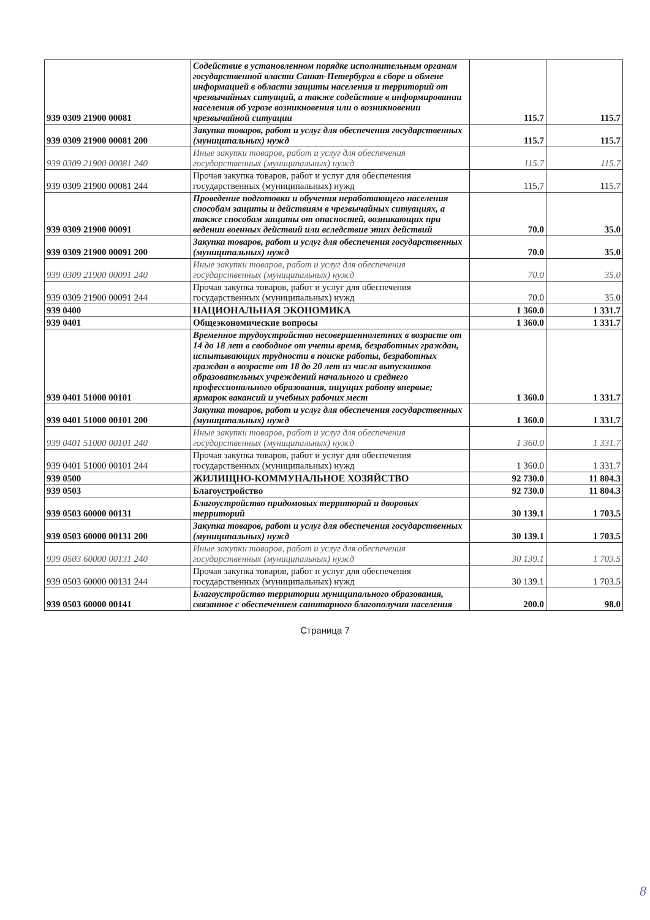| 939 0309 21900 00081 | Содействие в установленном порядке исполнительным органам государственной власти Санкт-Петербурга в сборе и обмене информацией в области защиты населения и территорий от чрезвычайных ситуаций, а также содействие в информировании населения об угрозе возникновения или о возникновении чрезвычайной ситуации | 115.7 | 115.7 |
| 939 0309 21900 00081 200 | Закупка товаров, работ и услуг для обеспечения государственных (муниципальных) нужд | 115.7 | 115.7 |
| 939 0309 21900 00081 240 | Иные закупки товаров, работ и услуг для обеспечения государственных (муниципальных) нужд | 115.7 | 115.7 |
| 939 0309 21900 00081 244 | Прочая закупка товаров, работ и услуг для обеспечения государственных (муниципальных) нужд | 115.7 | 115.7 |
| 939 0309 21900 00091 | Проведение подготовки и обучения неработающего населения способам защиты и действиям в чрезвычайных ситуациях, а также способам защиты от опасностей, возникающих при ведении военных действий или вследствие этих действий | 70.0 | 35.0 |
| 939 0309 21900 00091 200 | Закупка товаров, работ и услуг для обеспечения государственных (муниципальных) нужд | 70.0 | 35.0 |
| 939 0309 21900 00091 240 | Иные закупки товаров, работ и услуг для обеспечения государственных (муниципальных) нужд | 70.0 | 35.0 |
| 939 0309 21900 00091 244 | Прочая закупка товаров, работ и услуг для обеспечения государственных (муниципальных) нужд | 70.0 | 35.0 |
| 939 0400 | НАЦИОНАЛЬНАЯ ЭКОНОМИКА | 1 360.0 | 1 331.7 |
| 939 0401 | Общеэкономические вопросы | 1 360.0 | 1 331.7 |
| 939 0401 51000 00101 | Временное трудоустройство несовершеннолетних в возрасте от 14 до 18 лет в свободное от учеты время, безработных граждан, испытывающих трудности в поиске работы, безработных граждан в возрасте от 18 до 20 лет из числа выпускников образовательных учреждений начального и среднего профессионального образования, ищущих работу впервые; ярмарок вакансий и учебных рабочих мест | 1 360.0 | 1 331.7 |
| 939 0401 51000 00101 200 | Закупка товаров, работ и услуг для обеспечения государственных (муниципальных) нужд | 1 360.0 | 1 331.7 |
| 939 0401 51000 00101 240 | Иные закупки товаров, работ и услуг для обеспечения государственных (муниципальных) нужд | 1 360.0 | 1 331.7 |
| 939 0401 51000 00101 244 | Прочая закупка товаров, работ и услуг для обеспечения государственных (муниципальных) нужд | 1 360.0 | 1 331.7 |
| 939 0500 | ЖИЛИЩНО-КОММУНАЛЬНОЕ ХОЗЯЙСТВО | 92 730.0 | 11 804.3 |
| 939 0503 | Благоустройство | 92 730.0 | 11 804.3 |
| 939 0503 60000 00131 | Благоустройство придомовых территорий и дворовых территорий | 30 139.1 | 1 703.5 |
| 939 0503 60000 00131 200 | Закупка товаров, работ и услуг для обеспечения государственных (муниципальных) нужд | 30 139.1 | 1 703.5 |
| 939 0503 60000 00131 240 | Иные закупки товаров, работ и услуг для обеспечения государственных (муниципальных) нужд | 30 139.1 | 1 703.5 |
| 939 0503 60000 00131 244 | Прочая закупка товаров, работ и услуг для обеспечения государственных (муниципальных) нужд | 30 139.1 | 1 703.5 |
| 939 0503 60000 00141 | Благоустройство территории муниципального образования, связанное с обеспечением санитарного благополучия населения | 200.0 | 98.0 |
Страница 7
8